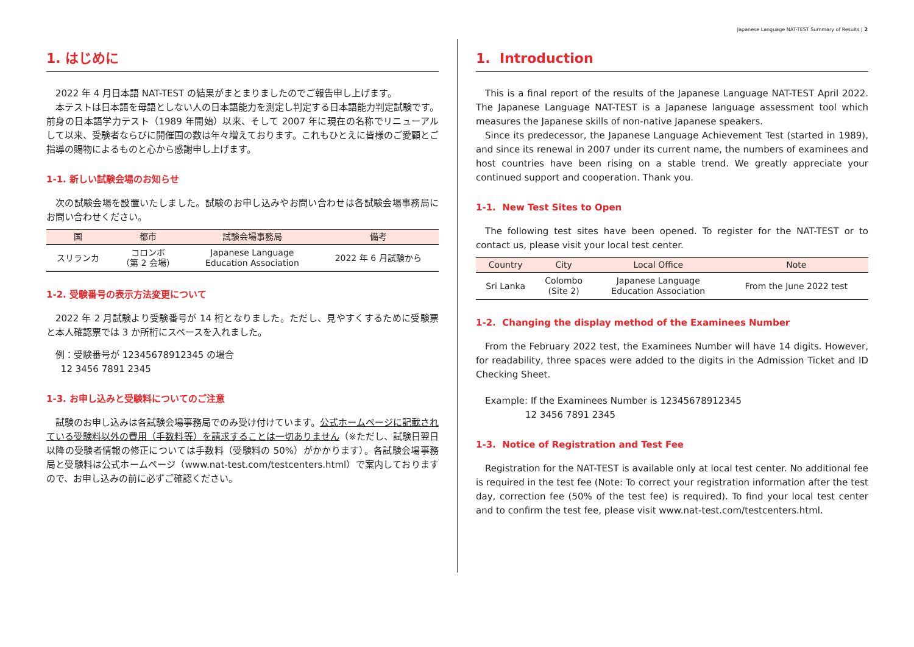Japanese Language NAT-TEST Summary of Results | 2
1. はじめに
2022 年 4 月日本語 NAT-TEST の結果がまとまりましたのでご報告申し上げます。
本テストは日本語を母語としない人の日本語能力を測定し判定する日本語能力判定試験です。前身の日本語学力テスト（1989 年開始）以来、そして 2007 年に現在の名称でリニューアルして以来、受験者ならびに開催国の数は年々増えております。これもひとえに皆様のご愛顧とご指導の賜物によるものと心から感謝申し上げます。
1-1. 新しい試験会場のお知らせ
次の試験会場を設置いたしました。試験のお申し込みやお問い合わせは各試験会場事務局にお問い合わせください。
| 国 | 都市 | 試験会場事務局 | 備考 |
| --- | --- | --- | --- |
| スリランカ | コロンボ （第 2 会場） | Japanese Language Education Association | 2022 年 6 月試験から |
1-2. 受験番号の表示方法変更について
2022 年 2 月試験より受験番号が 14 桁となりました。ただし、見やすくするために受験票と本人確認票では 3 か所桁にスペースを入れました。
例：受験番号が 12345678912345 の場合
12 3456 7891 2345
1-3. お申し込みと受験料についてのご注意
試験のお申し込みは各試験会場事務局でのみ受け付けています。公式ホームページに記載されている受験料以外の費用（手数料等）を請求することは一切ありません（※ただし、試験日翌日以降の受験者情報の修正については手数料（受験料の 50%）がかかります）。各試験会場事務局と受験料は公式ホームページ（www.nat-test.com/testcenters.html）で案内しておりますので、お申し込みの前に必ずご確認ください。
1. Introduction
This is a final report of the results of the Japanese Language NAT-TEST April 2022. The Japanese Language NAT-TEST is a Japanese language assessment tool which measures the Japanese skills of non-native Japanese speakers.
Since its predecessor, the Japanese Language Achievement Test (started in 1989), and since its renewal in 2007 under its current name, the numbers of examinees and host countries have been rising on a stable trend. We greatly appreciate your continued support and cooperation. Thank you.
1-1. New Test Sites to Open
The following test sites have been opened. To register for the NAT-TEST or to contact us, please visit your local test center.
| Country | City | Local Office | Note |
| --- | --- | --- | --- |
| Sri Lanka | Colombo (Site 2) | Japanese Language Education Association | From the June 2022 test |
1-2. Changing the display method of the Examinees Number
From the February 2022 test, the Examinees Number will have 14 digits. However, for readability, three spaces were added to the digits in the Admission Ticket and ID Checking Sheet.
Example: If the Examinees Number is 12345678912345
12 3456 7891 2345
1-3. Notice of Registration and Test Fee
Registration for the NAT-TEST is available only at local test center. No additional fee is required in the test fee (Note: To correct your registration information after the test day, correction fee (50% of the test fee) is required). To find your local test center and to confirm the test fee, please visit www.nat-test.com/testcenters.html.